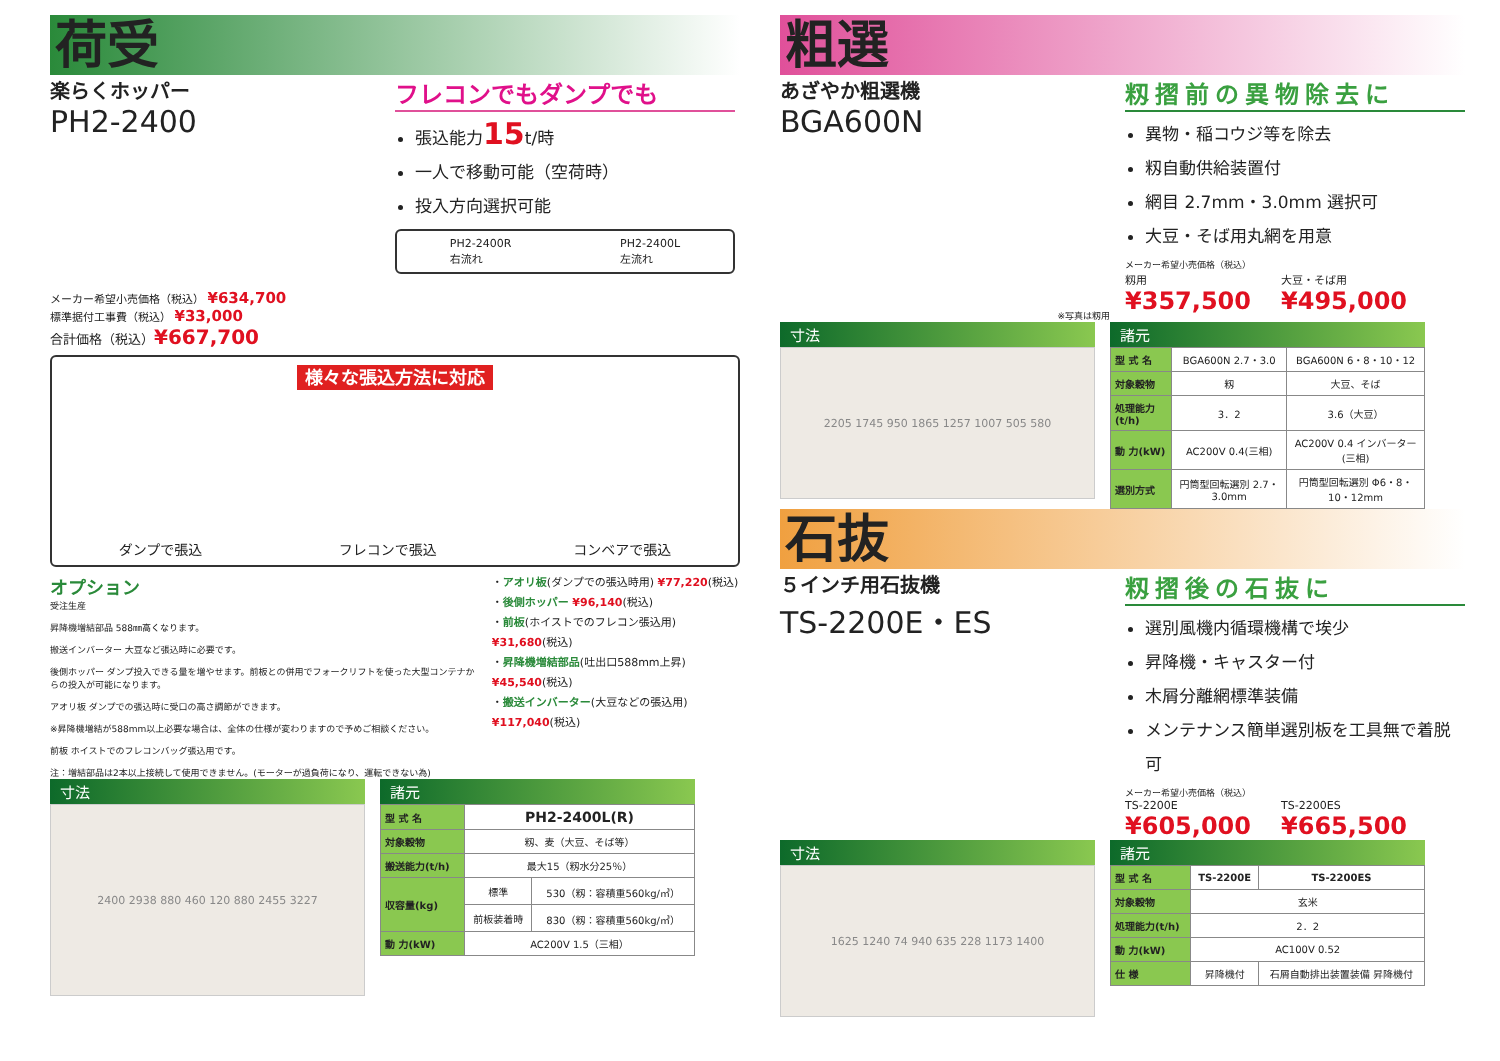荷受
楽らくホッパー
PH2-2400
メーカー希望小売価格（税込） ¥634,700
標準据付工事費（税込） ¥33,000
合計価格（税込）¥667,700
フレコンでもダンプでも
張込能力15t/時
一人で移動可能（空荷時）
投入方向選択可能
PH2-2400R
右流れ
PH2-2400L
左流れ
様々な張込方法に対応
ダンプで張込 フレコンで張込 コンベアで張込
オプション
受注生産
昇降機増結部品 588㎜高くなります。
搬送インバーター 大豆など張込時に必要です。
後側ホッパー ダンプ投入できる量を増やせます。前板との併用でフォークリフトを使った大型コンテナからの投入が可能になります。
アオリ板 ダンプでの張込時に受口の高さ調節ができます。
※昇降機増結が588mm以上必要な場合は、全体の仕様が変わりますので予めご相談ください。
前板 ホイストでのフレコンバッグ張込用です。
注：増結部品は2本以上接続して使用できません。(モーターが過負荷になり、運転できない為)
・アオリ板(ダンプでの張込時用) ¥77,220(税込)
・後側ホッパー ¥96,140(税込)
・前板(ホイストでのフレコン張込用) ¥31,680(税込)
・昇降機増結部品(吐出口588mm上昇) ¥45,540(税込)
・搬送インバーター(大豆などの張込用) ¥117,040(税込)
寸法
2400 2938 880 460 120 880 2455 3227
諸元
| 型 式 名 | PH2-2400L(R) | |
| 対象穀物 | 籾、麦（大豆、そば等） | |
| 搬送能力(t/h) | 最大15（籾水分25％） | |
| 収容量(kg) | 標準 | 530（籾：容積重560kg/㎥） |
| | 前板装着時 | 830（籾：容積重560kg/㎥） |
| 動 力(kW) | AC200V 1.5（三相） | |
粗選
あざやか粗選機
BGA600N
※写真は籾用
籾摺前の異物除去に
異物・稲コウジ等を除去
籾自動供給装置付
網目 2.7mm・3.0mm 選択可
大豆・そば用丸網を用意
メーカー希望小売価格（税込）
籾用
¥357,500
大豆・そば用
¥495,000
寸法
2205 1745 950 1865 1257 1007 505 580
諸元
| 型 式 名 | BGA600N 2.7・3.0 | BGA600N 6・8・10・12 |
| 対象穀物 | 籾 | 大豆、そば |
| 処理能力(t/h) | 3．2 | 3.6（大豆） |
| 動 力(kW) | AC200V 0.4(三相) | AC200V 0.4 インバーター(三相) |
| 選別方式 | 円筒型回転選別 2.7・3.0mm | 円筒型回転選別 Φ6・8・10・12mm |
石抜
５インチ用石抜機
TS-2200E・ES
籾摺後の石抜に
選別風機内循環機構で埃少
昇降機・キャスター付
木屑分離網標準装備
メンテナンス簡単選別板を工具無で着脱可
メーカー希望小売価格（税込）
TS-2200E
¥605,000
TS-2200ES
¥665,500
寸法
1625 1240 74 940 635 228 1173 1400
諸元
| 型 式 名 | TS-2200E | TS-2200ES |
| 対象穀物 | 玄米 | |
| 処理能力(t/h) | 2．2 | |
| 動 力(kW) | AC100V 0.52 | |
| 仕 様 | 昇降機付 | 石屑自動排出装置装備 昇降機付 |